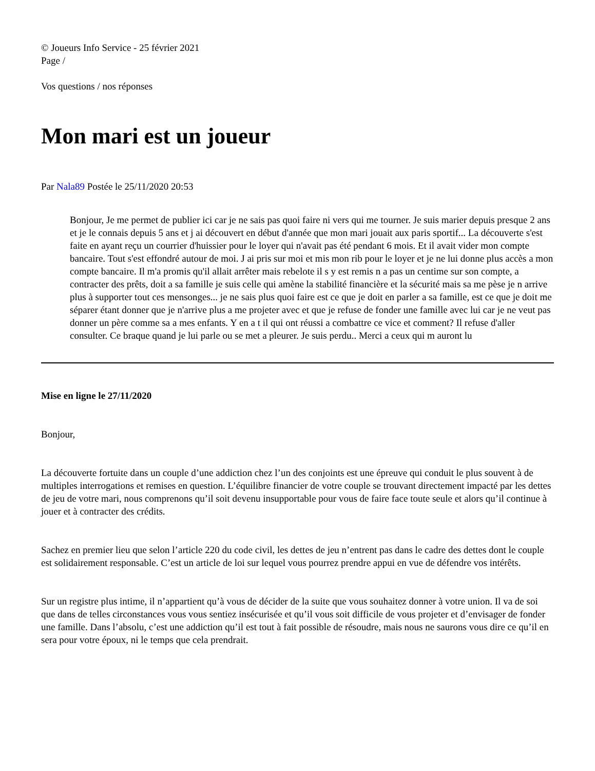© Joueurs Info Service - 25 février 2021
Page /
Vos questions / nos réponses
Mon mari est un joueur
Par Nala89 Postée le 25/11/2020 20:53
Bonjour, Je me permet de publier ici car je ne sais pas quoi faire ni vers qui me tourner. Je suis marier depuis presque 2 ans et je le connais depuis 5 ans et j ai découvert en début d'année que mon mari jouait aux paris sportif... La découverte s'est faite en ayant reçu un courrier d'huissier pour le loyer qui n'avait pas été pendant 6 mois. Et il avait vider mon compte bancaire. Tout s'est effondré autour de moi. J ai pris sur moi et mis mon rib pour le loyer et je ne lui donne plus accès a mon compte bancaire. Il m'a promis qu'il allait arrêter mais rebelote il s y est remis n a pas un centime sur son compte, a contracter des prêts, doit a sa famille je suis celle qui amène la stabilité financière et la sécurité mais sa me pèse je n arrive plus à supporter tout ces mensonges... je ne sais plus quoi faire est ce que je doit en parler a sa famille, est ce que je doit me séparer étant donner que je n'arrive plus a me projeter avec et que je refuse de fonder une famille avec lui car je ne veut pas donner un père comme sa a mes enfants. Y en a t il qui ont réussi a combattre ce vice et comment? Il refuse d'aller consulter. Ce braque quand je lui parle ou se met a pleurer. Je suis perdu.. Merci a ceux qui m auront lu
Mise en ligne le 27/11/2020
Bonjour,
La découverte fortuite dans un couple d’une addiction chez l’un des conjoints est une épreuve qui conduit le plus souvent à de multiples interrogations et remises en question. L’équilibre financier de votre couple se trouvant directement impacté par les dettes de jeu de votre mari, nous comprenons qu’il soit devenu insupportable pour vous de faire face toute seule et alors qu’il continue à jouer et à contracter des crédits.
Sachez en premier lieu que selon l’article 220 du code civil, les dettes de jeu n’entrent pas dans le cadre des dettes dont le couple est solidairement responsable. C’est un article de loi sur lequel vous pourrez prendre appui en vue de défendre vos intérêts.
Sur un registre plus intime, il n’appartient qu’à vous de décider de la suite que vous souhaitez donner à votre union. Il va de soi que dans de telles circonstances vous vous sentiez insécurisée et qu’il vous soit difficile de vous projeter et d’envisager de fonder une famille. Dans l’absolu, c’est une addiction qu’il est tout à fait possible de résoudre, mais nous ne saurons vous dire ce qu’il en sera pour votre époux, ni le temps que cela prendrait.